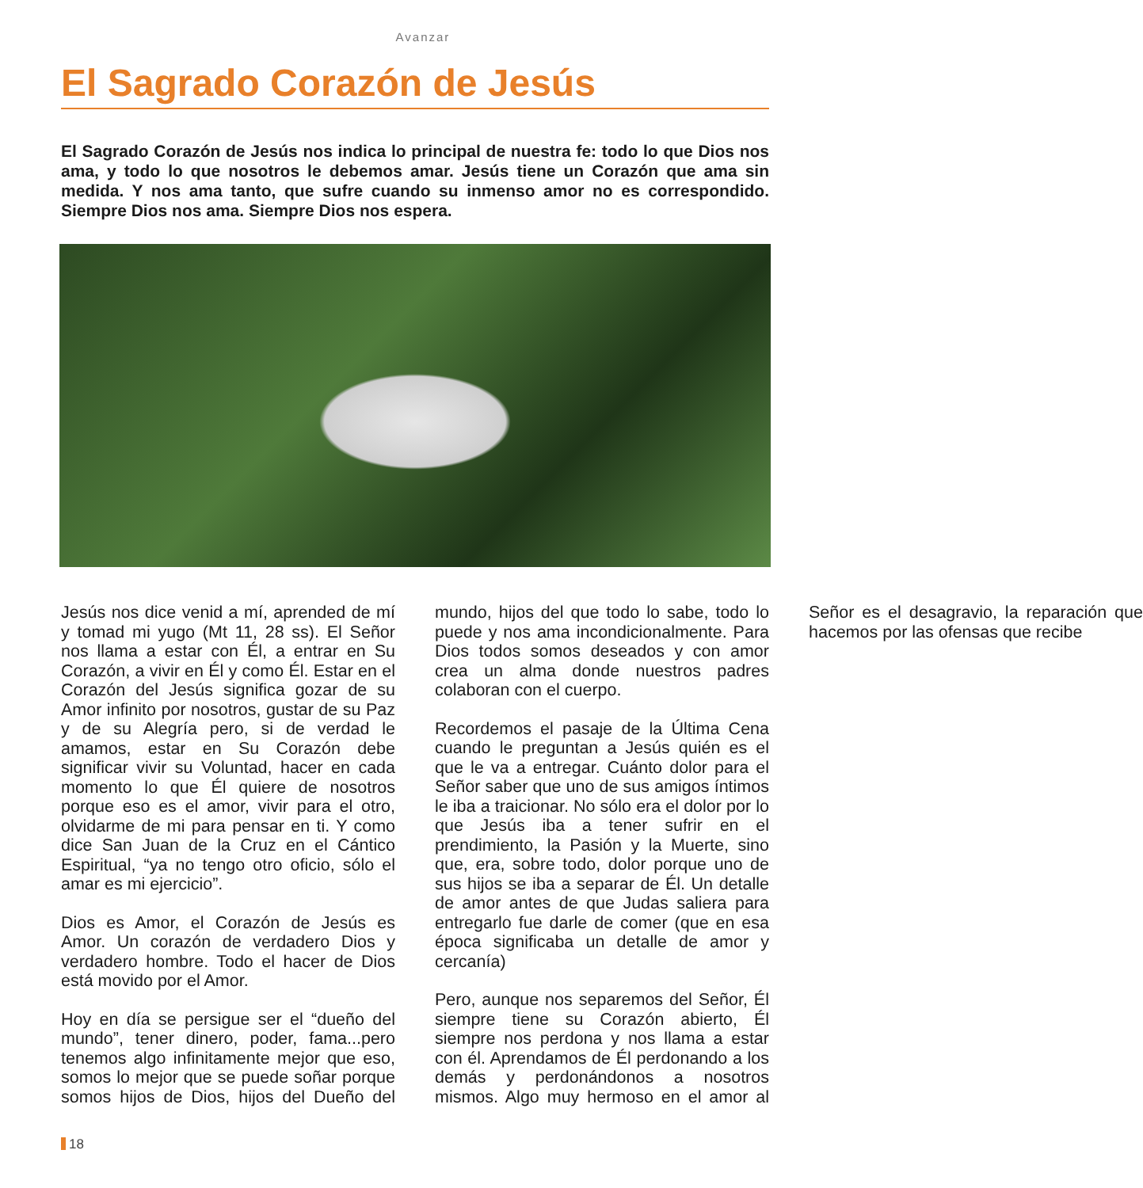Avanzar
El Sagrado Corazón de Jesús
El Sagrado Corazón de Jesús nos indica lo principal de nuestra fe: todo lo que Dios nos ama, y todo lo que nosotros le debemos amar. Jesús tiene un Corazón que ama sin medida. Y nos ama tanto, que sufre cuando su inmenso amor no es correspondido. Siempre Dios nos ama. Siempre Dios nos espera.
Jesús nos dice venid a mí, aprended de mí y tomad mi yugo (Mt 11, 28 ss). El Señor nos llama a estar con Él, a entrar en Su Corazón, a vivir en Él y como Él. Estar en el Corazón del Jesús significa gozar de su Amor infinito por nosotros, gustar de su Paz y de su Alegría pero, si de verdad le amamos, estar en Su Corazón debe significar vivir su Voluntad, hacer en cada momento lo que Él quiere de nosotros porque eso es el amor, vivir para el otro, olvidarme de mi para pensar en ti. Y como dice San Juan de la Cruz en el Cántico Espiritual, “ya no tengo otro oficio, sólo el amar es mi ejercicio”.
Dios es Amor, el Corazón de Jesús es Amor. Un corazón de verdadero Dios y verdadero hombre. Todo el hacer de Dios está movido por el Amor.
Hoy en día se persigue ser el “dueño del mundo”, tener dinero, poder, fama...pero tenemos algo infinitamente mejor que eso, somos lo mejor que se puede soñar porque somos hijos de Dios, hijos del Dueño del mundo, hijos del que todo lo sabe, todo lo puede y nos ama incondicionalmente. Para Dios todos somos deseados y con amor crea un alma donde nuestros padres colaboran con el cuerpo.
Recordemos el pasaje de la Última Cena cuando le preguntan a Jesús quién es el que le va a entregar. Cuánto dolor para el Señor saber que uno de sus amigos íntimos le iba a traicionar. No sólo era el dolor por lo que Jesús iba a tener sufrir en el prendimiento, la Pasión y la Muerte, sino que, era, sobre todo, dolor porque uno de sus hijos se iba a separar de Él. Un detalle de amor antes de que Judas saliera para entregarlo fue darle de comer (que en esa época significaba un detalle de amor y cercanía)
Pero, aunque nos separemos del Señor, Él siempre tiene su Corazón abierto, Él siempre nos perdona y nos llama a estar con él. Aprendamos de Él perdonando a los demás y perdonándonos a nosotros mismos. Algo muy hermoso en el amor al Señor es el desagravio, la reparación que hacemos por las ofensas que recibe
18